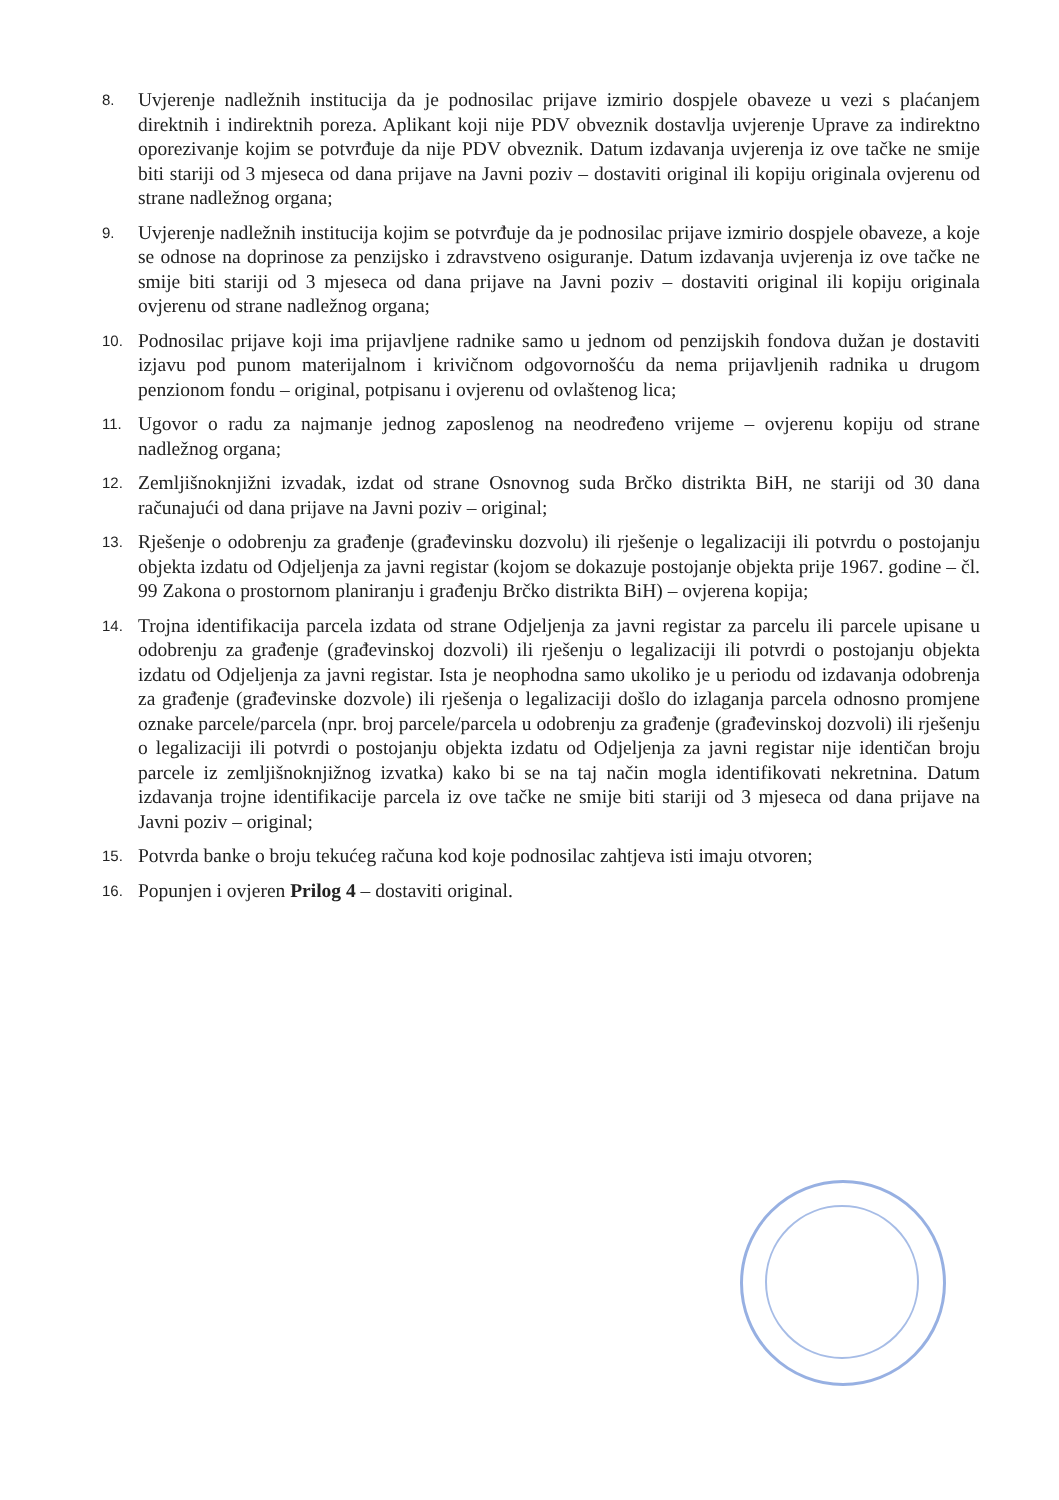8.
Uvjerenje nadležnih institucija da je podnosilac prijave izmirio dospjele obaveze u vezi s plaćanjem direktnih i indirektnih poreza. Aplikant koji nije PDV obveznik dostavlja uvjerenje Uprave za indirektno oporezivanje kojim se potvrđuje da nije PDV obveznik. Datum izdavanja uvjerenja iz ove tačke ne smije biti stariji od 3 mjeseca od dana prijave na Javni poziv – dostaviti original ili kopiju originala ovjerenu od strane nadležnog organa;
9.
Uvjerenje nadležnih institucija kojim se potvrđuje da je podnosilac prijave izmirio dospjele obaveze, a koje se odnose na doprinose za penzijsko i zdravstveno osiguranje. Datum izdavanja uvjerenja iz ove tačke ne smije biti stariji od 3 mjeseca od dana prijave na Javni poziv – dostaviti original ili kopiju originala ovjerenu od strane nadležnog organa;
10.
Podnosilac prijave koji ima prijavljene radnike samo u jednom od penzijskih fondova dužan je dostaviti izjavu pod punom materijalnom i krivičnom odgovornošću da nema prijavljenih radnika u drugom penzionom fondu – original, potpisanu i ovjerenu od ovlaštenog lica;
11.
Ugovor o radu za najmanje jednog zaposlenog na neodređeno vrijeme – ovjerenu kopiju od strane nadležnog organa;
12.
Zemljišnoknjižni izvadak, izdat od strane Osnovnog suda Brčko distrikta BiH, ne stariji od 30 dana računajući od dana prijave na Javni poziv – original;
13.
Rješenje o odobrenju za građenje (građevinsku dozvolu) ili rješenje o legalizaciji ili potvrdu o postojanju objekta izdatu od Odjeljenja za javni registar (kojom se dokazuje postojanje objekta prije 1967. godine – čl. 99 Zakona o prostornom planiranju i građenju Brčko distrikta BiH) – ovjerena kopija;
14.
Trojna identifikacija parcela izdata od strane Odjeljenja za javni registar za parcelu ili parcele upisane u odobrenju za građenje (građevinskoj dozvoli) ili rješenju o legalizaciji ili potvrdi o postojanju objekta izdatu od Odjeljenja za javni registar. Ista je neophodna samo ukoliko je u periodu od izdavanja odobrenja za građenje (građevinske dozvole) ili rješenja o legalizaciji došlo do izlaganja parcela odnosno promjene oznake parcele/parcela (npr. broj parcele/parcela u odobrenju za građenje (građevinskoj dozvoli) ili rješenju o legalizaciji ili potvrdi o postojanju objekta izdatu od Odjeljenja za javni registar nije identičan broju parcele iz zemljišnoknjižnog izvatka) kako bi se na taj način mogla identifikovati nekretnina. Datum izdavanja trojne identifikacije parcela iz ove tačke ne smije biti stariji od 3 mjeseca od dana prijave na Javni poziv – original;
15.
Potvrda banke o broju tekućeg računa kod koje podnosilac zahtjeva isti imaju otvoren;
16.
Popunjen i ovjeren Prilog 4 – dostaviti original.